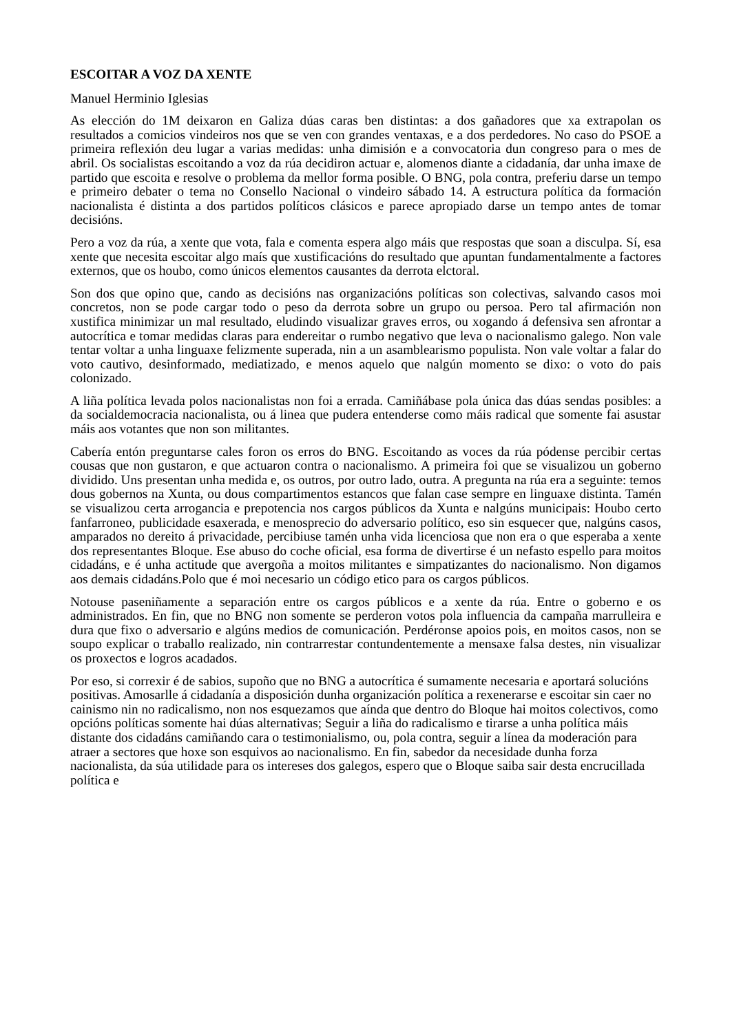ESCOITAR A VOZ DA XENTE
Manuel Herminio Iglesias
As elección do 1M deixaron en Galiza dúas caras ben distintas: a dos gañadores que xa extrapolan os resultados a comicios vindeiros nos que se ven con grandes ventaxas, e a dos perdedores. No caso do PSOE a primeira reflexión deu lugar a varias medidas: unha dimisión e a convocatoria dun congreso para o mes de abril. Os socialistas escoitando a voz da rúa decidiron actuar e, alomenos diante a cidadanía, dar unha imaxe de partido que escoita e resolve o problema da mellor forma posible. O BNG, pola contra, preferiu darse un tempo e primeiro debater o tema no Consello Nacional o vindeiro sábado 14. A estructura política da formación nacionalista é distinta a dos partidos políticos clásicos e parece apropiado darse un tempo antes de tomar decisións.
Pero a voz da rúa, a xente que vota, fala e comenta espera algo máis que respostas que soan a disculpa. Sí, esa xente que necesita escoitar algo maís que xustificacións do resultado que apuntan fundamentalmente a factores externos, que os houbo, como únicos elementos causantes da derrota elctoral.
Son dos que opino que, cando as decisións nas organizacións políticas son colectivas, salvando casos moi concretos, non se pode cargar todo o peso da derrota sobre un grupo ou persoa. Pero tal afirmación non xustifica minimizar un mal resultado, eludindo visualizar graves erros, ou xogando á defensiva sen afrontar a autocrítica e tomar medidas claras para endereitar o rumbo negativo que leva o nacionalismo galego. Non vale tentar voltar a unha linguaxe felizmente superada, nin a un asamblearismo populista. Non vale voltar a falar do voto cautivo, desinformado, mediatizado, e menos aquelo que nalgún momento se dixo: o voto do pais colonizado.
A liña política levada polos nacionalistas non foi a errada. Camiñábase pola única das dúas sendas posibles: a da socialdemocracia nacionalista, ou á linea que pudera entenderse como máis radical que somente fai asustar máis aos votantes que non son militantes.
Cabería entón preguntarse cales foron os erros do BNG. Escoitando as voces da rúa pódense percibir certas cousas que non gustaron, e que actuaron contra o nacionalismo. A primeira foi que se visualizou un goberno dividido. Uns presentan unha medida e, os outros, por outro lado, outra. A pregunta na rúa era a seguinte: temos dous gobernos na Xunta, ou dous compartimentos estancos que falan case sempre en linguaxe distinta. Tamén se visualizou certa arrogancia e prepotencia nos cargos públicos da Xunta e nalgúns municipais: Houbo certo fanfarroneo, publicidade esaxerada, e menosprecio do adversario político, eso sin esquecer que, nalgúns casos, amparados no dereito á privacidade, percibiuse tamén unha vida licenciosa que non era o que esperaba a xente dos representantes Bloque. Ese abuso do coche oficial, esa forma de divertirse é un nefasto espello para moitos cidadáns, e é unha actitude que avergoña a moitos militantes e simpatizantes do nacionalismo. Non digamos aos demais cidadáns.Polo que é moi necesario un código etico para os cargos públicos.
Notouse paseniñamente a separación entre os cargos públicos e a xente da rúa. Entre o goberno e os administrados. En fin, que no BNG non somente se perderon votos pola influencia da campaña marrulleira e dura que fixo o adversario e algúns medios de comunicación. Perdéronse apoios pois, en moitos casos, non se soupo explicar o traballo realizado, nin contrarrestar contundentemente a mensaxe falsa destes, nin visualizar os proxectos e logros acadados.
Por eso, si correxir é de sabios, supoño que no BNG a autocrítica é sumamente necesaria e aportará solucións positivas. Amosarlle á cidadanía a disposición dunha organización política a rexenerarse e escoitar sin caer no cainismo nin no radicalismo, non nos esquezamos que aínda que dentro do Bloque hai moitos colectivos, como opcións políticas somente hai dúas alternativas; Seguir a liña do radicalismo e tirarse a unha política máis distante dos cidadáns camiñando cara o testimonialismo, ou, pola contra, seguir a línea da moderación para atraer a sectores que hoxe son esquivos ao nacionalismo. En fin, sabedor da necesidade dunha forza nacionalista, da súa utilidade para os intereses dos galegos, espero que o Bloque saiba sair desta encrucillada política e